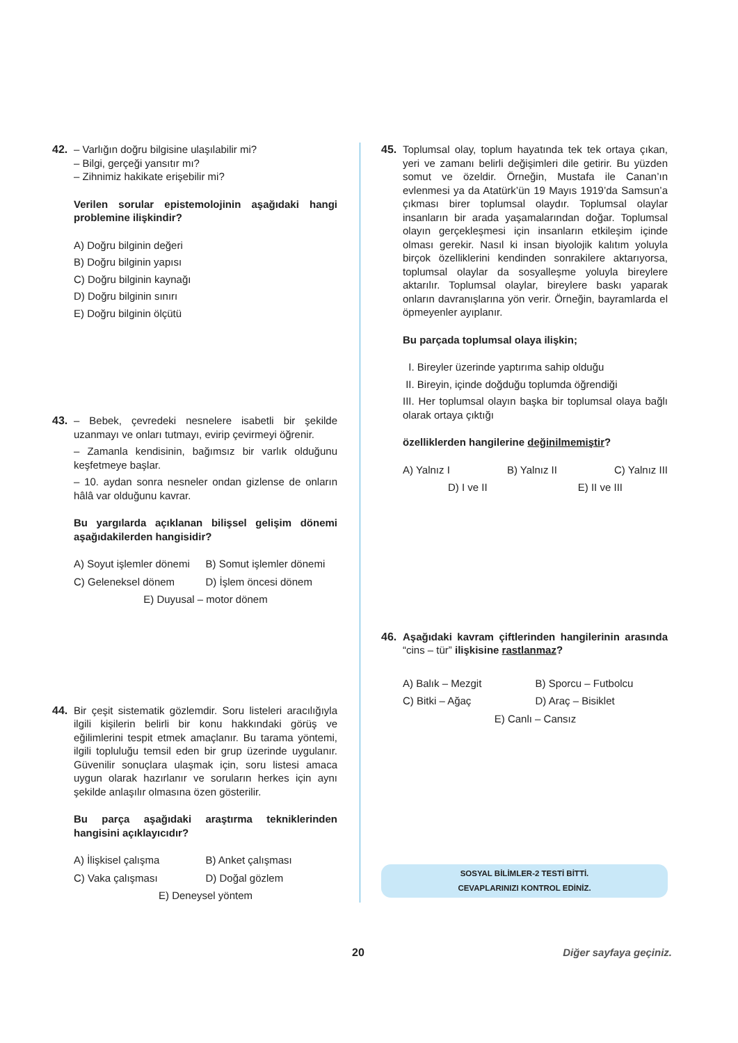42. – Varlığın doğru bilgisine ulaşılabilir mi?
– Bilgi, gerçeği yansıtır mı?
– Zihnimiz hakikate erişebilir mi?
Verilen sorular epistemolojinin aşağıdaki hangi problemine ilişkindir?
A) Doğru bilginin değeri
B) Doğru bilginin yapısı
C) Doğru bilginin kaynağı
D) Doğru bilginin sınırı
E) Doğru bilginin ölçütü
43. – Bebek, çevredeki nesnelere isabetli bir şekilde uzanmayı ve onları tutmayı, evirip çevirmeyi öğrenir.
– Zamanla kendisinin, bağımsız bir varlık olduğunu keşfetmeye başlar.
– 10. aydan sonra nesneler ondan gizlense de onların hâlâ var olduğunu kavrar.
Bu yargılarda açıklanan bilişsel gelişim dönemi aşağıdakilerden hangisidir?
A) Soyut işlemler dönemi B) Somut işlemler dönemi C) Geleneksel dönem D) İşlem öncesi dönem
E) Duyusal – motor dönem
44. Bir çeşit sistematik gözlemdir. Soru listeleri aracılığıyla ilgili kişilerin belirli bir konu hakkındaki görüş ve eğilimlerini tespit etmek amaçlanır. Bu tarama yöntemi, ilgili topluluğu temsil eden bir grup üzerinde uygulanır. Güvenilir sonuçlara ulaşmak için, soru listesi amaca uygun olarak hazırlanır ve soruların herkes için aynı şekilde anlaşılır olmasına özen gösterilir.
Bu parça aşağıdaki araştırma tekniklerinden hangisini açıklayıcıdır?
A) İlişkisel çalışma B) Anket çalışması C) Vaka çalışması D) Doğal gözlem
E) Deneysel yöntem
45. Toplumsal olay, toplum hayatında tek tek ortaya çıkan, yeri ve zamanı belirli değişimleri dile getirir. Bu yüzden somut ve özeldir. Örneğin, Mustafa ile Canan’ın evlenmesi ya da Atatürk’ün 19 Mayıs 1919’da Samsun’a çıkması birer toplumsal olaydır. Toplumsal olaylar insanların bir arada yaşamalarından doğar. Toplumsal olayın gerçekleşmesi için insanların etkileşim içinde olması gerekir. Nasıl ki insan biyolojik kalıtım yoluyla birçok özelliklerini kendinden sonrakilere aktarıyorsa, toplumsal olaylar da sosyalleşme yoluyla bireylere aktarılır. Toplumsal olaylar, bireylere baskı yaparak onların davranışlarına yön verir. Örneğin, bayramlarda el öpmeyenler ayıplanır.
Bu parçada toplumsal olaya ilişkin;
I. Bireyler üzerinde yaptırıma sahip olduğu
II. Bireyin, içinde doğduğu toplumda öğrendiği
III. Her toplumsal olayın başka bir toplumsal olaya bağlı olarak ortaya çıktığı
özelliklerden hangilerine değinilmemiştir?
A) Yalnız I B) Yalnız II C) Yalnız III
D) I ve II E) II ve III
46. Aşağıdaki kavram çiftlerinden hangilerinin arasında “cins – tür” ilişkisine rastlanmaz?
A) Balık – Mezgit B) Sporcu – Futbolcu C) Bitki – Ağaç D) Araç – Bisiklet
E) Canlı – Cansız
SOSYAL BİLİMLER-2 TESTİ BİTTİ.
CEVAPLARINIZI KONTROL EDİNİZ.
20 Diğer sayfaya geçiniz.